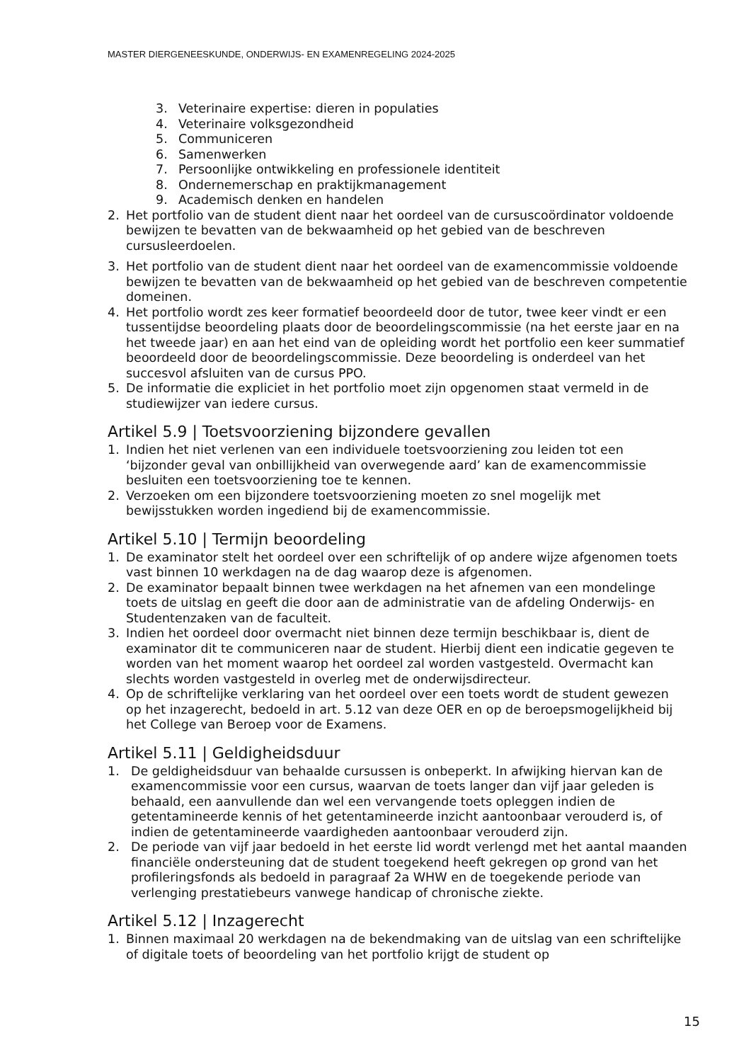MASTER DIERGENEESKUNDE, ONDERWIJS- EN EXAMENREGELING 2024-2025
3. Veterinaire expertise: dieren in populaties
4. Veterinaire volksgezondheid
5. Communiceren
6. Samenwerken
7. Persoonlijke ontwikkeling en professionele identiteit
8. Ondernemerschap en praktijkmanagement
9. Academisch denken en handelen
2. Het portfolio van de student dient naar het oordeel van de cursuscoördinator voldoende bewijzen te bevatten van de bekwaamheid op het gebied van de beschreven cursusleerdoelen.
3. Het portfolio van de student dient naar het oordeel van de examencommissie voldoende bewijzen te bevatten van de bekwaamheid op het gebied van de beschreven competentie domeinen.
4. Het portfolio wordt zes keer formatief beoordeeld door de tutor, twee keer vindt er een tussentijdse beoordeling plaats door de beoordelingscommissie (na het eerste jaar en na het tweede jaar) en aan het eind van de opleiding wordt het portfolio een keer summatief beoordeeld door de beoordelingscommissie. Deze beoordeling is onderdeel van het succesvol afsluiten van de cursus PPO.
5. De informatie die expliciet in het portfolio moet zijn opgenomen staat vermeld in de studiewijzer van iedere cursus.
Artikel 5.9 | Toetsvoorziening bijzondere gevallen
1. Indien het niet verlenen van een individuele toetsvoorziening zou leiden tot een ‘bijzonder geval van onbillijkheid van overwegende aard’ kan de examencommissie besluiten een toetsvoorziening toe te kennen.
2. Verzoeken om een bijzondere toetsvoorziening moeten zo snel mogelijk met bewijsstukken worden ingediend bij de examencommissie.
Artikel 5.10 | Termijn beoordeling
1. De examinator stelt het oordeel over een schriftelijk of op andere wijze afgenomen toets vast binnen 10 werkdagen na de dag waarop deze is afgenomen.
2. De examinator bepaalt binnen twee werkdagen na het afnemen van een mondelinge toets de uitslag en geeft die door aan de administratie van de afdeling Onderwijs- en Studentenzaken van de faculteit.
3. Indien het oordeel door overmacht niet binnen deze termijn beschikbaar is, dient de examinator dit te communiceren naar de student. Hierbij dient een indicatie gegeven te worden van het moment waarop het oordeel zal worden vastgesteld. Overmacht kan slechts worden vastgesteld in overleg met de onderwijsdirecteur.
4. Op de schriftelijke verklaring van het oordeel over een toets wordt de student gewezen op het inzagerecht, bedoeld in art. 5.12 van deze OER en op de beroepsmogelijkheid bij het College van Beroep voor de Examens.
Artikel 5.11 | Geldigheidsduur
1. De geldigheidsduur van behaalde cursussen is onbeperkt. In afwijking hiervan kan de examencommissie voor een cursus, waarvan de toets langer dan vijf jaar geleden is behaald, een aanvullende dan wel een vervangende toets opleggen indien de getentamineerde kennis of het getentamineerde inzicht aantoonbaar verouderd is, of indien de getentamineerde vaardigheden aantoonbaar verouderd zijn.
2. De periode van vijf jaar bedoeld in het eerste lid wordt verlengd met het aantal maanden financiële ondersteuning dat de student toegekend heeft gekregen op grond van het profileringsfonds als bedoeld in paragraaf 2a WHW en de toegekende periode van verlenging prestatiebeurs vanwege handicap of chronische ziekte.
Artikel 5.12 | Inzagerecht
1. Binnen maximaal 20 werkdagen na de bekendmaking van de uitslag van een schriftelijke of digitale toets of beoordeling van het portfolio krijgt de student op
15